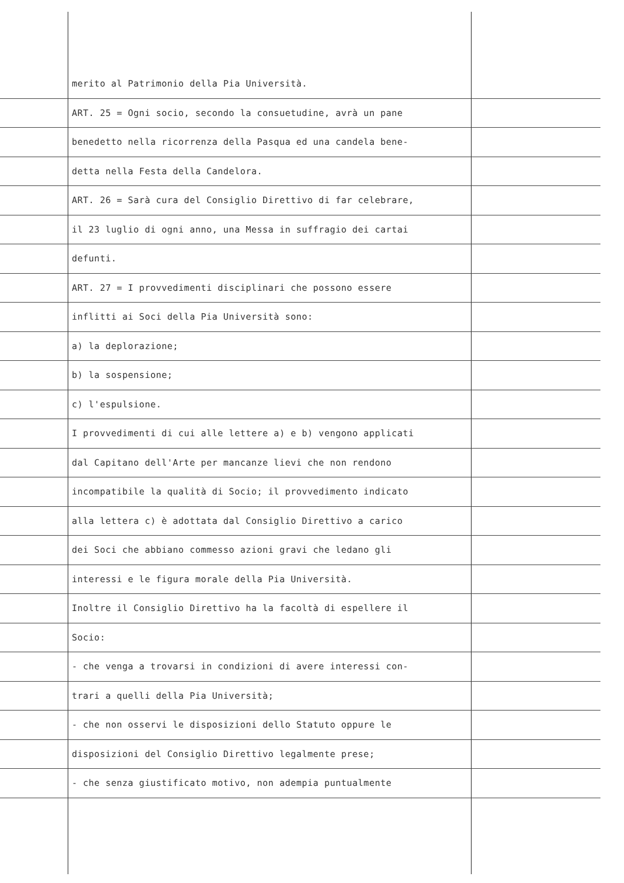merito al Patrimonio della Pia Università.
ART. 25 = Ogni socio, secondo la consuetudine, avrà un pane
benedetto nella ricorrenza della Pasqua ed una candela bene-
detta nella Festa della Candelora.
ART. 26 = Sarà cura del Consiglio Direttivo di far celebrare,
il 23 luglio di ogni anno, una Messa in suffragio dei cartai
defunti.
ART. 27 = I provvedimenti disciplinari che possono essere
inflitti ai Soci della Pia Università sono:
a) la deplorazione;
b) la sospensione;
c) l'espulsione.
I provvedimenti di cui alle lettere a) e b) vengono applicati
dal Capitano dell'Arte per mancanze lievi che non rendono
incompatibile la qualità di Socio; il provvedimento indicato
alla lettera c) è adottata dal Consiglio Direttivo a carico
dei Soci che abbiano commesso azioni gravi che ledano gli
interessi e le figura morale della Pia Università.
Inoltre il Consiglio Direttivo ha la facoltà di espellere il
Socio:
- che venga a trovarsi in condizioni di avere interessi con-
trari a quelli della Pia Università;
- che non osservi le disposizioni dello Statuto oppure le
disposizioni del Consiglio Direttivo legalmente prese;
- che senza giustificato motivo, non adempia puntualmente